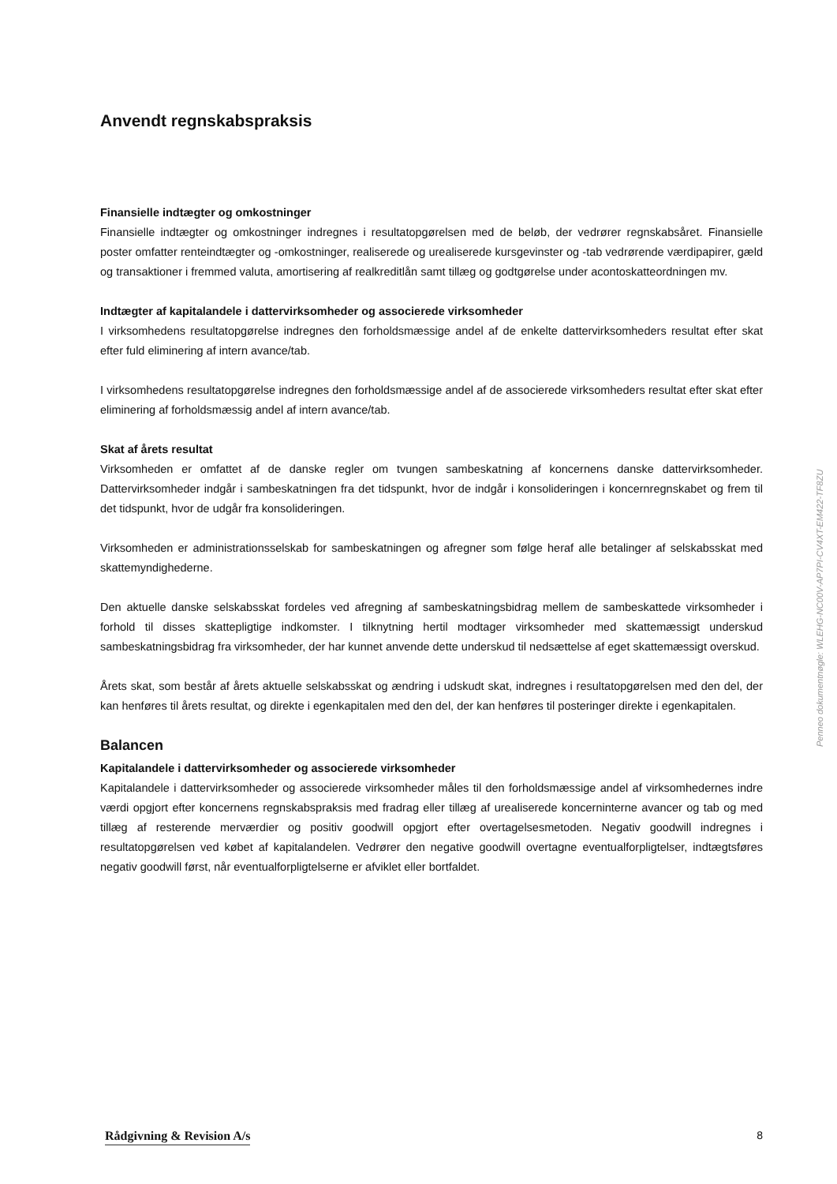Anvendt regnskabspraksis
Finansielle indtægter og omkostninger
Finansielle indtægter og omkostninger indregnes i resultatopgørelsen med de beløb, der vedrører regnskabsåret. Finansielle poster omfatter renteindtægter og -omkostninger, realiserede og urealiserede kursgevinster og -tab vedrørende værdipapirer, gæld og transaktioner i fremmed valuta, amortisering af realkreditlån samt tillæg og godtgørelse under acontoskatteordningen mv.
Indtægter af kapitalandele i dattervirksomheder og associerede virksomheder
I virksomhedens resultatopgørelse indregnes den forholdsmæssige andel af de enkelte dattervirksomheders resultat efter skat efter fuld eliminering af intern avance/tab.
I virksomhedens resultatopgørelse indregnes den forholdsmæssige andel af de associerede virksomheders resultat efter skat efter eliminering af forholdsmæssig andel af intern avance/tab.
Skat af årets resultat
Virksomheden er omfattet af de danske regler om tvungen sambeskatning af koncernens danske dattervirksomheder. Dattervirksomheder indgår i sambeskatningen fra det tidspunkt, hvor de indgår i konsolideringen i koncernregnskabet og frem til det tidspunkt, hvor de udgår fra konsolideringen.
Virksomheden er administrationsselskab for sambeskatningen og afregner som følge heraf alle betalinger af selskabsskat med skattemyndighederne.
Den aktuelle danske selskabsskat fordeles ved afregning af sambeskatningsbidrag mellem de sambeskattede virksomheder i forhold til disses skattepligtige indkomster. I tilknytning hertil modtager virksomheder med skattemæssigt underskud sambeskatningsbidrag fra virksomheder, der har kunnet anvende dette underskud til nedsættelse af eget skattemæssigt overskud.
Årets skat, som består af årets aktuelle selskabsskat og ændring i udskudt skat, indregnes i resultatopgørelsen med den del, der kan henføres til årets resultat, og direkte i egenkapitalen med den del, der kan henføres til posteringer direkte i egenkapitalen.
Balancen
Kapitalandele i dattervirksomheder og associerede virksomheder
Kapitalandele i dattervirksomheder og associerede virksomheder måles til den forholdsmæssige andel af virksomhedernes indre værdi opgjort efter koncernens regnskabspraksis med fradrag eller tillæg af urealiserede koncerninterne avancer og tab og med tillæg af resterende merværdier og positiv goodwill opgjort efter overtagelsesmetoden. Negativ goodwill indregnes i resultatopgørelsen ved købet af kapitalandelen. Vedrører den negative goodwill overtagne eventualforpligtelser, indtægtsføres negativ goodwill først, når eventualforpligtelserne er afviklet eller bortfaldet.
Penneo dokumentnøgle: WLEHG-NC00V-AP7PI-CV4XT-EM422-TF8ZU
Rådgivning & Revision A/s 8